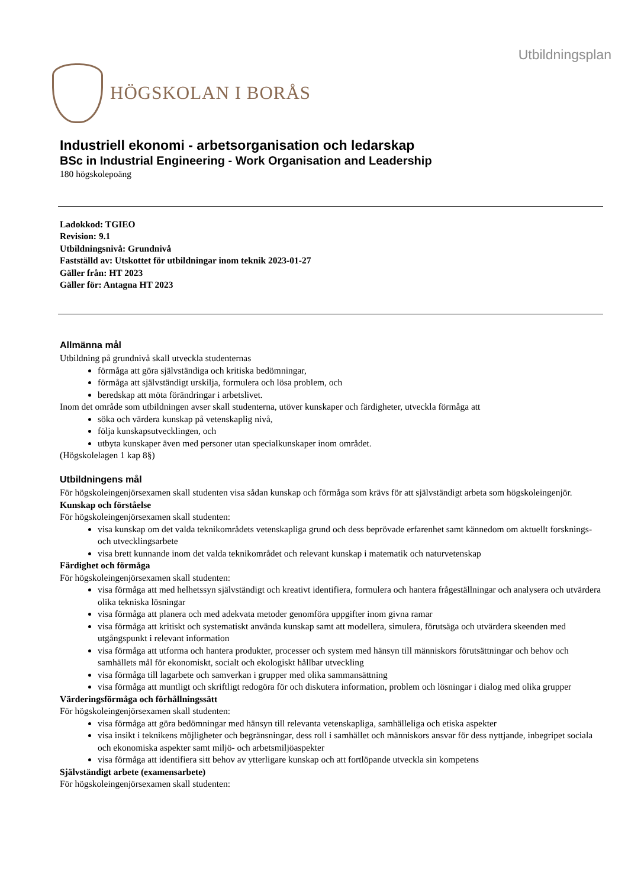HÖGSKOLAN I BORÅS
Utbildningsplan
Industriell ekonomi - arbetsorganisation och ledarskap
BSc in Industrial Engineering - Work Organisation and Leadership
180 högskolepoäng
Ladokkod: TGIEO
Revision: 9.1
Utbildningsnivå: Grundnivå
Fastställd av: Utskottet för utbildningar inom teknik 2023-01-27
Gäller från: HT 2023
Gäller för: Antagna HT 2023
Allmänna mål
Utbildning på grundnivå skall utveckla studenternas
förmåga att göra självständiga och kritiska bedömningar,
förmåga att självständigt urskilja, formulera och lösa problem, och
beredskap att möta förändringar i arbetslivet.
Inom det område som utbildningen avser skall studenterna, utöver kunskaper och färdigheter, utveckla förmåga att
söka och värdera kunskap på vetenskaplig nivå,
följa kunskapsutvecklingen, och
utbyta kunskaper även med personer utan specialkunskaper inom området.
(Högskolelagen 1 kap 8§)
Utbildningens mål
För högskoleingenjörsexamen skall studenten visa sådan kunskap och förmåga som krävs för att självständigt arbeta som högskoleingenjör.
Kunskap och förståelse
För högskoleingenjörsexamen skall studenten:
visa kunskap om det valda teknikområdets vetenskapliga grund och dess beprövade erfarenhet samt kännedom om aktuellt forsknings- och utvecklingsarbete
visa brett kunnande inom det valda teknikområdet och relevant kunskap i matematik och naturvetenskap
Färdighet och förmåga
För högskoleingenjörsexamen skall studenten:
visa förmåga att med helhetssyn självständigt och kreativt identifiera, formulera och hantera frågeställningar och analysera och utvärdera olika tekniska lösningar
visa förmåga att planera och med adekvata metoder genomföra uppgifter inom givna ramar
visa förmåga att kritiskt och systematiskt använda kunskap samt att modellera, simulera, förutsäga och utvärdera skeenden med utgångspunkt i relevant information
visa förmåga att utforma och hantera produkter, processer och system med hänsyn till människors förutsättningar och behov och samhällets mål för ekonomiskt, socialt och ekologiskt hållbar utveckling
visa förmåga till lagarbete och samverkan i grupper med olika sammansättning
visa förmåga att muntligt och skriftligt redogöra för och diskutera information, problem och lösningar i dialog med olika grupper
Värderingsförmåga och förhållningssätt
För högskoleingenjörsexamen skall studenten:
visa förmåga att göra bedömningar med hänsyn till relevanta vetenskapliga, samhälleliga och etiska aspekter
visa insikt i teknikens möjligheter och begränsningar, dess roll i samhället och människors ansvar för dess nyttjande, inbegripet sociala och ekonomiska aspekter samt miljö- och arbetsmiljöaspekter
visa förmåga att identifiera sitt behov av ytterligare kunskap och att fortlöpande utveckla sin kompetens
Självständigt arbete (examensarbete)
För högskoleingenjörsexamen skall studenten: